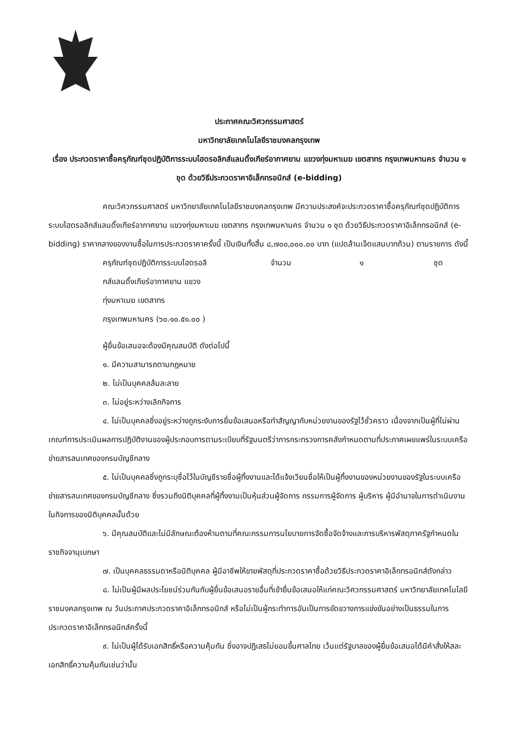ประกาศคณะวิศวกรรมศาสตร์
มหาวิทยาลัยเทคโนโลยีราชมงคลกรุงเทพ
เรื่อง ประกวดราคาซื้อครุภัณฑ์ชุดปฏิบัติการระบบไฮดรอลิกส์แลนดิ้งเกียร์อากาศยาน แขวงทุ่งมหาเมฆ เขตสาทร กรุงเทพมหานคร จำนวน ๑ ชุด ด้วยวิธีประกวดราคาอิเล็กทรอนิกส์ (e-bidding)
คณะวิศวกรรมศาสตร์ มหาวิทยาลัยเทคโนโลยีราชมงคลกรุงเทพ มีความประสงค์จะประกวดราคาซื้อครุภัณฑ์ชุดปฏิบัติการระบบไฮดรอลิกส์แลนดิ้งเกียร์อากาศยาน แขวงทุ่งมหาเมฆ เขตสาทร กรุงเทพมหานคร จำนวน ๑ ชุด ด้วยวิธีประกวดราคาอิเล็กทรอนิกส์ (e-bidding) ราคากลางของงานซื้อในการประกวดราคาครั้งนี้ เป็นเงินทั้งสิ้น ๘,๗๐๐,๐๐๐.๐๐ บาท (แปดล้านเจ็ดแสนบาทถ้วน) ตามรายการ ดังนี้
| ครุภัณฑ์ชุดปฏิบัติการระบบไฮดรอลิ กส์แลนดิ้งเกียร์อากาศยาน แขวง ทุ่งมหาเมฆ เขตสาทร กรุงเทพมหานคร (๖๐.๑๐.๕๑.๐๐ ) | จำนวน | ๑ | ชุด |
ผู้ยื่นข้อเสนอจะต้องมีคุณสมบัติ ดังต่อไปนี้
๑. มีความสามารถตามกฎหมาย
๒. ไม่เป็นบุคคลล้มละลาย
๓. ไม่อยู่ระหว่างเลิกกิจการ
๔. ไม่เป็นบุคคลซึ่งอยู่ระหว่างถูกระงับการยื่นข้อเสนอหรือทำสัญญากับหน่วยงานของรัฐไว้ชั่วคราว เนื่องจากเป็นผู้ที่ไม่ผ่านเกณฑ์การประเมินผลการปฏิบัติงานของผู้ประกอบการตามระเบียบที่รัฐมนตรีว่าการกระทรวงการคลังกำหนดตามที่ประกาศเผยแพร่ในระบบเครือข่ายสารสนเทศของกรมบัญชีกลาง
๕. ไม่เป็นบุคคลซึ่งถูกระบุชื่อไว้ในบัญชีรายชื่อผู้ทิ้งงานและได้แจ้งเวียนชื่อให้เป็นผู้ทิ้งงานของหน่วยงานของรัฐในระบบเครือข่ายสารสนเทศของกรมบัญชีกลาง ซึ่งรวมถึงนิติบุคคลที่ผู้ทิ้งงานเป็นหุ้นส่วนผู้จัดการ กรรมการผู้จัดการ ผู้บริหาร ผู้มีอำนาจในการดำเนินงานในกิจการของนิติบุคคลนั้นด้วย
๖. มีคุณสมบัติและไม่มีลักษณะต้องห้ามตามที่คณะกรรมการนโยบายการจัดซื้อจัดจ้างและการบริหารพัสดุภาครัฐกำหนดในราชกิจจานุเบกษา
๗. เป็นบุคคลธรรมดาหรือนิติบุคคล ผู้มีอาชีพให้ขายพัสดุที่ประกวดราคาซื้อด้วยวิธีประกวดราคาอิเล็กทรอนิกส์ดังกล่าว
๘. ไม่เป็นผู้มีผลประโยชน์ร่วมกันกับผู้ยื่นข้อเสนอรายอื่นที่เข้ายื่นข้อเสนอให้แก่คณะวิศวกรรมศาสตร์ มหาวิทยาลัยเทคโนโลยีราชมงคลกรุงเทพ ณ วันประกาศประกวดราคาอิเล็กทรอนิกส์ หรือไม่เป็นผู้กระทำการอันเป็นการขัดขวางการแข่งขันอย่างเป็นธรรมในการประกวดราคาอิเล็กทรอนิกส์ครั้งนี้
๙. ไม่เป็นผู้ได้รับเอกสิทธิ์หรือความคุ้มกัน ซึ่งอาจปฏิเสธไม่ยอมขึ้นศาลไทย เว้นแต่รัฐบาลของผู้ยื่นข้อเสนอได้มีคำสั่งให้สละเอกสิทธิ์ความคุ้มกันเช่นว่านั้น